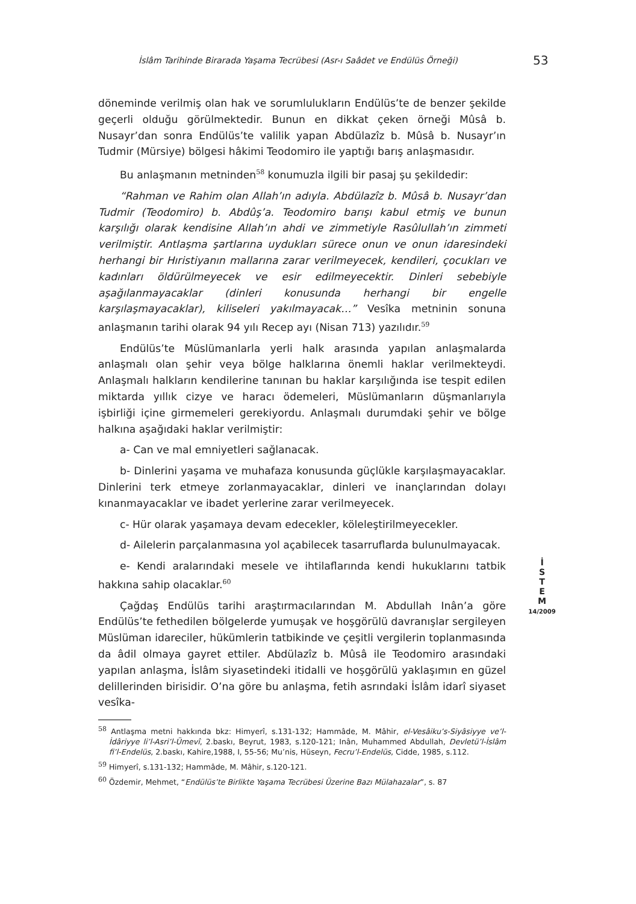İslâm Tarihinde Birarada Yaşama Tecrübesi (Asr-ı Saâdet ve Endülüs Örneği)
53
döneminde verilmiş olan hak ve sorumlulukların Endülüs’te de benzer şekilde geçerli olduğu görülmektedir. Bunun en dikkat çeken örneği Mûsâ b. Nusayr’dan sonra Endülüs’te valilik yapan Abdülazîz b. Mûsâ b. Nusayr’ın Tudmir (Mürsiye) bölgesi hâkimi Teodomiro ile yaptığı barış anlaşmasıdır.
Bu anlaşmanın metninden<sup>58</sup> konumuzla ilgili bir pasaj şu şekildedir:
“Rahman ve Rahim olan Allah’ın adıyla. Abdülazîz b. Mûsâ b. Nusayr’dan Tudmir (Teodomiro) b. Abdûş’a. Teodomiro barışı kabul etmiş ve bunun karşılığı olarak kendisine Allah’ın ahdi ve zimmetiyle Rasûlullah’ın zimmeti verilmiştir. Antlaşma şartlarına uydukları sürece onun ve onun idaresindeki herhangi bir Hıristiyanın mallarına zarar verilmeyecek, kendileri, çocukları ve kadınları öldürülmeyecek ve esir edilmeyecektir. Dinleri sebebiyle aşağılanmayacaklar (dinleri konusunda herhangi bir engelle karşılaşmayacaklar), kiliseleri yakılmayacak…” Vesîka metninin sonuna anlaşmanın tarihi olarak 94 yılı Recep ayı (Nisan 713) yazılıdır.<sup>59</sup>
Endülüs’te Müslümanlarla yerli halk arasında yapılan anlaşmalarda anlaşmalı olan şehir veya bölge halklarına önemli haklar verilmekteydi. Anlaşmalı halkların kendilerine tanınan bu haklar karşılığında ise tespit edilen miktarda yıllık cizye ve haracı ödemeleri, Müslümanların düşmanlarıyla işbirliği içine girmemeleri gerekiyordu. Anlaşmalı durumdaki şehir ve bölge halkına aşağıdaki haklar verilmiştir:
a- Can ve mal emniyetleri sağlanacak.
b- Dinlerini yaşama ve muhafaza konusunda güçlükle karşılaşmayacaklar. Dinlerini terk etmeye zorlanmayacaklar, dinleri ve inançlarından dolayı kınanmayacaklar ve ibadet yerlerine zarar verilmeyecek.
c- Hür olarak yaşamaya devam edecekler, köleleştirilmeyecekler.
d- Ailelerin parçalanmasına yol açabilecek tasarruflarda bulunulmayacak.
e- Kendi aralarındaki mesele ve ihtilaflarında kendi hukuklarını tatbik hakkına sahip olacaklar.<sup>60</sup>
Çağdaş Endülüs tarihi araştırmacılarından M. Abdullah Inân’a göre Endülüs’te fethedilen bölgelerde yumuşak ve hoşgörülü davranışlar sergileyen Müslüman idareciler, hükümlerin tatbikinde ve çeşitli vergilerin toplanmasında da âdil olmaya gayret ettiler. Abdülazîz b. Mûsâ ile Teodomiro arasındaki yapılan anlaşma, İslâm siyasetindeki itidalli ve hoşgörülü yaklaşımın en güzel delillerinden birisidir. O’na göre bu anlaşma, fetih asrındaki İslâm idarî siyaset vesîka-
İ
S
T
E
M
14/2009
<sup>58</sup> Antlaşma metni hakkında bkz: Himyerî, s.131-132; Hammâde, M. Mâhir, el-Vesâiku’s-Siyâsiyye ve’l-İdâriyye li’l-Asri’l-Ümevî, 2.baskı, Beyrut, 1983, s.120-121; Inân, Muhammed Abdullah, Devletü’l-İslâm fi’l-Endelüs, 2.baskı, Kahire,1988, I, 55-56; Mu’nis, Hüseyn, Fecru’l-Endelüs, Cidde, 1985, s.112.
<sup>59</sup> Himyerî, s.131-132; Hammâde, M. Mâhir, s.120-121.
<sup>60</sup> Özdemir, Mehmet, “Endülüs’te Birlikte Yaşama Tecrübesi Üzerine Bazı Mülahazalar”, s. 87